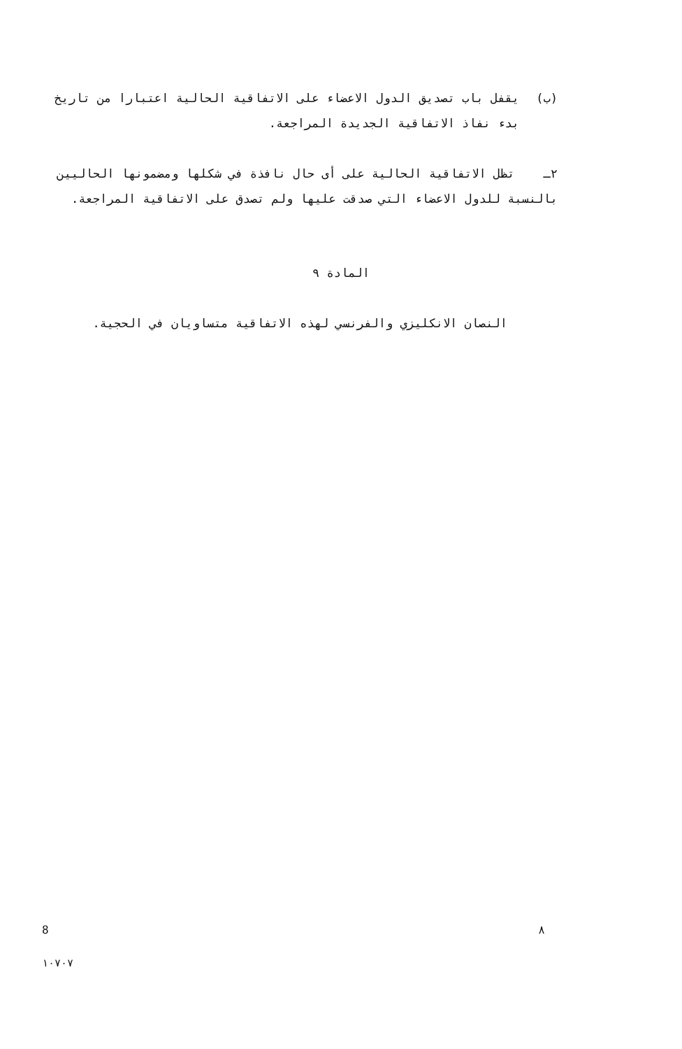(ب) يقفل باب تصديق الدول الاعضاء على الاتفاقية الحالية اعتبارا من تاريخ بدء نفاذ الاتفاقية الجديدة المراجعة.
٢ـ تظل الاتفاقية الحالية على أى حال نافذة في شكلها ومضمونها الحاليين بالنسبة للدول الاعضاء التي صدقت عليها ولم تصدق على الاتفاقية المراجعة.
المادة ٩
النصان الانكليزي والفرنسي لهذه الاتفاقية متساويان في الحجية.
8 ٨
١٠٧٠٧